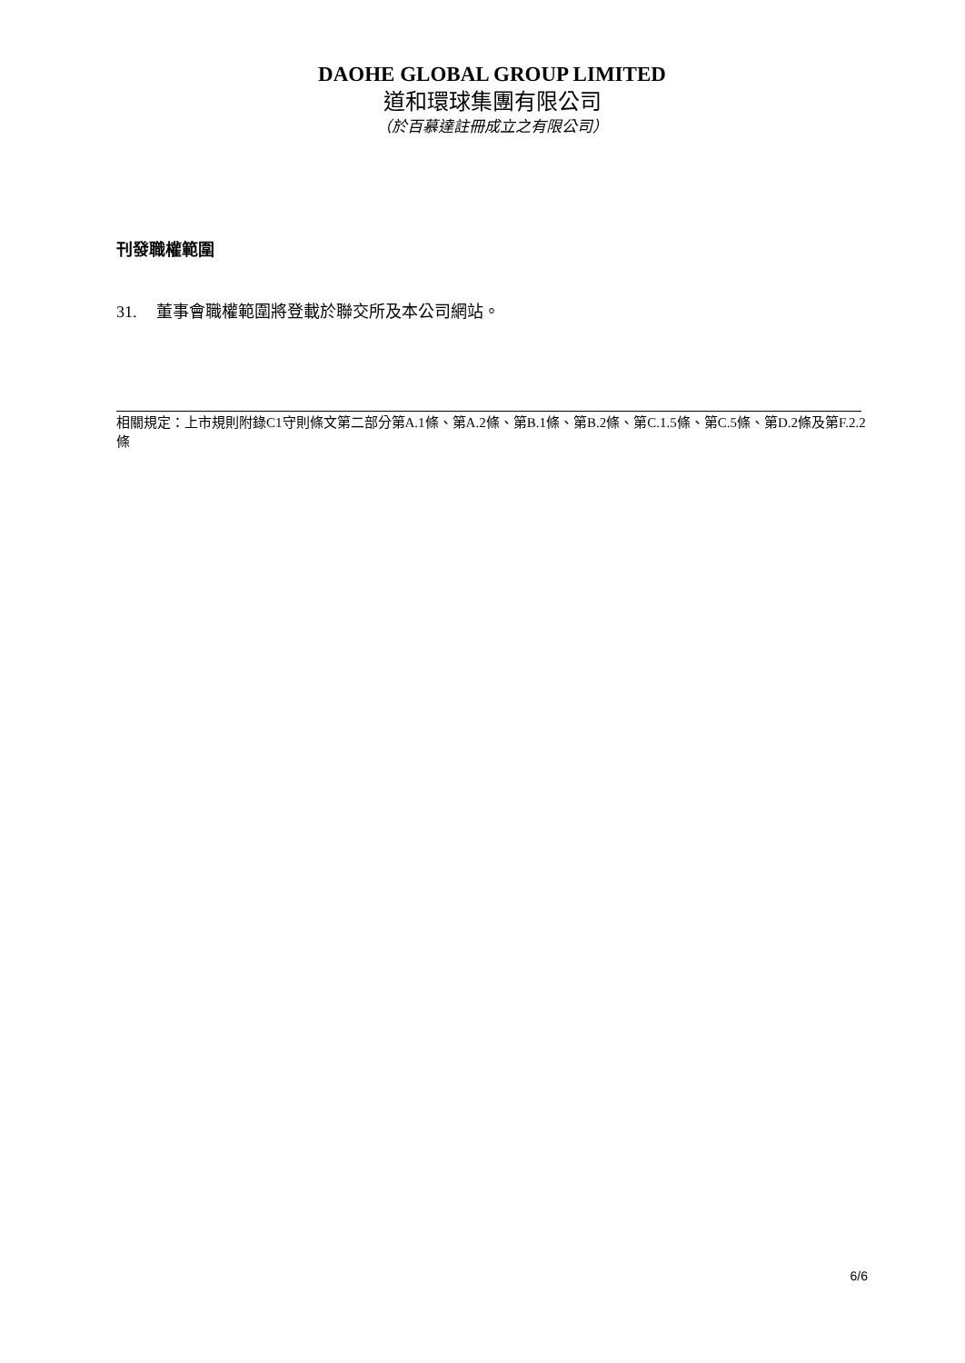DAOHE GLOBAL GROUP LIMITED
道和環球集團有限公司
（於百慕達註冊成立之有限公司）
刊發職權範圍
31. 董事會職權範圍將登載於聯交所及本公司網站。
相關規定：上市規則附錄C1守則條文第二部分第A.1條、第A.2條、第B.1條、第B.2條、第C.1.5條、第C.5條、第D.2條及第F.2.2條
6/6